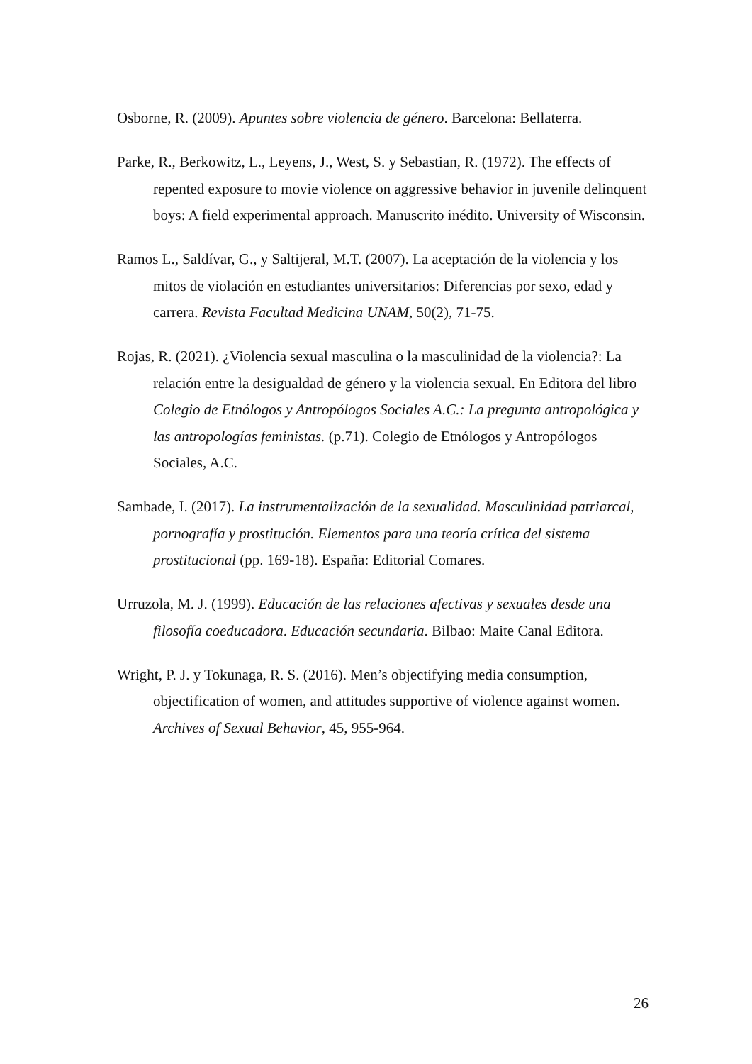Osborne, R. (2009). Apuntes sobre violencia de género. Barcelona: Bellaterra.
Parke, R., Berkowitz, L., Leyens, J., West, S. y Sebastian, R. (1972). The effects of repented exposure to movie violence on aggressive behavior in juvenile delinquent boys: A field experimental approach. Manuscrito inédito. University of Wisconsin.
Ramos L., Saldívar, G., y Saltijeral, M.T. (2007). La aceptación de la violencia y los mitos de violación en estudiantes universitarios: Diferencias por sexo, edad y carrera. Revista Facultad Medicina UNAM, 50(2), 71-75.
Rojas, R. (2021). ¿Violencia sexual masculina o la masculinidad de la violencia?: La relación entre la desigualdad de género y la violencia sexual. En Editora del libro Colegio de Etnólogos y Antropólogos Sociales A.C.: La pregunta antropológica y las antropologías feministas. (p.71). Colegio de Etnólogos y Antropólogos Sociales, A.C.
Sambade, I. (2017). La instrumentalización de la sexualidad. Masculinidad patriarcal, pornografía y prostitución. Elementos para una teoría crítica del sistema prostitucional (pp. 169-18). España: Editorial Comares.
Urruzola, M. J. (1999). Educación de las relaciones afectivas y sexuales desde una filosofía coeducadora. Educación secundaria. Bilbao: Maite Canal Editora.
Wright, P. J. y Tokunaga, R. S. (2016). Men’s objectifying media consumption, objectification of women, and attitudes supportive of violence against women. Archives of Sexual Behavior, 45, 955-964.
26